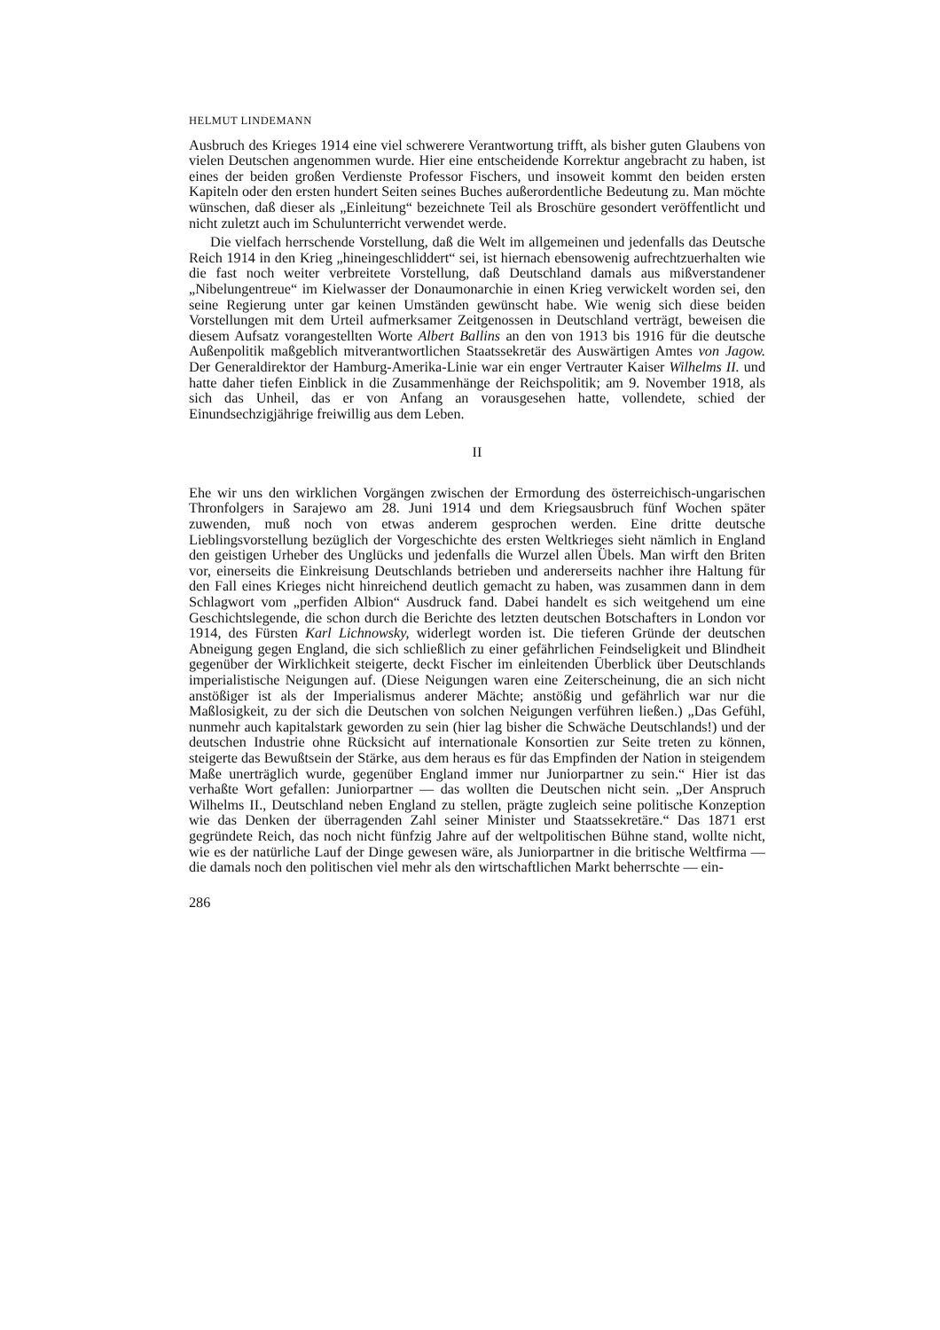HELMUT LINDEMANN
Ausbruch des Krieges 1914 eine viel schwerere Verantwortung trifft, als bisher guten Glaubens von vielen Deutschen angenommen wurde. Hier eine entscheidende Korrektur angebracht zu haben, ist eines der beiden großen Verdienste Professor Fischers, und insoweit kommt den beiden ersten Kapiteln oder den ersten hundert Seiten seines Buches außerordentliche Bedeutung zu. Man möchte wünschen, daß dieser als „Einleitung“ bezeichnete Teil als Broschüre gesondert veröffentlicht und nicht zuletzt auch im Schulunterricht verwendet werde.
Die vielfach herrschende Vorstellung, daß die Welt im allgemeinen und jedenfalls das Deutsche Reich 1914 in den Krieg „hineingeschliddert“ sei, ist hiernach ebensowenig aufrechtzuerhalten wie die fast noch weiter verbreitete Vorstellung, daß Deutschland damals aus mißverstandener „Nibelungentreue“ im Kielwasser der Donaumonarchie in einen Krieg verwickelt worden sei, den seine Regierung unter gar keinen Umständen gewünscht habe. Wie wenig sich diese beiden Vorstellungen mit dem Urteil aufmerksamer Zeitgenossen in Deutschland verträgt, beweisen die diesem Aufsatz vorangestellten Worte Albert Ballins an den von 1913 bis 1916 für die deutsche Außenpolitik maßgeblich mitverantwortlichen Staatssekretär des Auswärtigen Amtes von Jagow. Der Generaldirektor der Hamburg-Amerika-Linie war ein enger Vertrauter Kaiser Wilhelms II. und hatte daher tiefen Einblick in die Zusammenhänge der Reichspolitik; am 9. November 1918, als sich das Unheil, das er von Anfang an vorausgesehen hatte, vollendete, schied der Einundsechzigjährige freiwillig aus dem Leben.
II
Ehe wir uns den wirklichen Vorgängen zwischen der Ermordung des österreichisch-ungarischen Thronfolgers in Sarajewo am 28. Juni 1914 und dem Kriegsausbruch fünf Wochen später zuwenden, muß noch von etwas anderem gesprochen werden. Eine dritte deutsche Lieblingsvorstellung bezüglich der Vorgeschichte des ersten Weltkrieges sieht nämlich in England den geistigen Urheber des Unglücks und jedenfalls die Wurzel allen Übels. Man wirft den Briten vor, einerseits die Einkreisung Deutschlands betrieben und andererseits nachher ihre Haltung für den Fall eines Krieges nicht hinreichend deutlich gemacht zu haben, was zusammen dann in dem Schlagwort vom „perfiden Albion“ Ausdruck fand. Dabei handelt es sich weitgehend um eine Geschichtslegende, die schon durch die Berichte des letzten deutschen Botschafters in London vor 1914, des Fürsten Karl Lichnowsky, widerlegt worden ist. Die tieferen Gründe der deutschen Abneigung gegen England, die sich schließlich zu einer gefährlichen Feindseligkeit und Blindheit gegenüber der Wirklichkeit steigerte, deckt Fischer im einleitenden Überblick über Deutschlands imperialistische Neigungen auf. (Diese Neigungen waren eine Zeiterscheinung, die an sich nicht anstößiger ist als der Imperialismus anderer Mächte; anstößig und gefährlich war nur die Maßlosigkeit, zu der sich die Deutschen von solchen Neigungen verführen ließen.) „Das Gefühl, nunmehr auch kapitalstark geworden zu sein (hier lag bisher die Schwäche Deutschlands!) und der deutschen Industrie ohne Rücksicht auf internationale Konsortien zur Seite treten zu können, steigerte das Bewußtsein der Stärke, aus dem heraus es für das Empfinden der Nation in steigendem Maße unerträglich wurde, gegenüber England immer nur Juniorpartner zu sein.“ Hier ist das verhaßte Wort gefallen: Juniorpartner — das wollten die Deutschen nicht sein. „Der Anspruch Wilhelms II., Deutschland neben England zu stellen, prägte zugleich seine politische Konzeption wie das Denken der überragenden Zahl seiner Minister und Staatssekretäre.“ Das 1871 erst gegründete Reich, das noch nicht fünfzig Jahre auf der weltpolitischen Bühne stand, wollte nicht, wie es der natürliche Lauf der Dinge gewesen wäre, als Juniorpartner in die britische Weltfirma — die damals noch den politischen viel mehr als den wirtschaftlichen Markt beherrschte — ein-
286